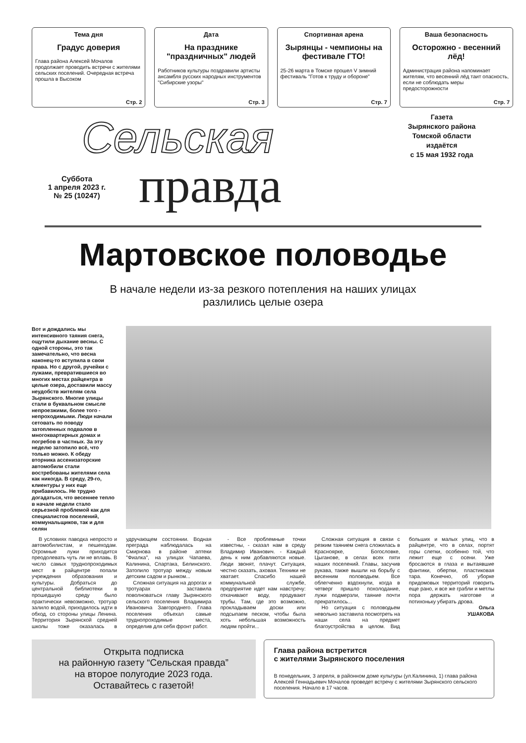Тема дня
Градус доверия
Глава района Алексей Мочалов продолжает проводить встречи с жителями сельских поселений. Очередная встреча прошла в Высоком
Стр. 2
Дата
На празднике "праздничных" людей
Работников культуры поздравили артисты ансамбля русских народных инструментов "Сибирские узоры"
Стр. 3
Спортивная арена
Зырянцы - чемпионы на фестивале ГТО!
25-26 марта в Томске прошел V зимний фестиваль "Готов к труду и обороне"
Стр. 7
Ваша безопасность
Осторожно - весенний лёд!
Администрация района напоминает жителям, что весенний лёд таит опасность, если не соблюдать меры предосторожности
Стр. 7
Сельская
правда
Суббота
1 апреля 2023 г.
№ 25 (10247)
Газета
Зырянского района
Томской области
издаётся
с 15 мая 1932 года
Мартовское половодье
В начале недели из-за резкого потепления на наших улицах
разлились целые озера
Вот и дождались мы интенсивного таяния снега, ощутили дыхание весны. С одной стороны, это так замечательно, что весна наконец-то вступила в свои права. Но с другой, ручейки с лужами, превратившиеся во многих местах райцентра в целые озера, доставили массу неудобств жителям села Зырянского. Многие улицы стали в буквальном смысле непроезжими, более того - непроходимыми. Люди начали сетовать по поводу затопленных подвалов в многоквартирных домах и погребов в частных. За эту неделю затопило всё, что только можно. К обеду вторника ассенизаторские автомобили стали востребованы жителями села как никогда. В среду, 29-го, клиентуры у них еще прибавилось. Не трудно догадаться, что весеннее тепло в начале недели стало серьезной проблемой как для специалистов поселений, коммунальщиков, так и для селян
В условиях паводка непросто и автомобилистам, и пешеходам. Огромные лужи приходится преодолевать чуть ли не вплавь. В число самых труднопроходимых мест в райцентре попали учреждения образования и культуры. Добраться до центральной библиотеки в прошедшую среду было практически невозможно, тротуар залило водой, приходилось идти в обход, со стороны улицы Ленина. Территория Зырянской средней школы тоже оказалась в удручающем состоянии. Водная преграда наблюдалась на Смирнова в районе аптеки "Фиалка", на улицах Чапаева, Калинина, Спартака, Белинского. Затопило тротуар между новым детским садом и рынком...
Сложная ситуация на дорогах и тротуарах заставила поволноваться главу Зырянского сельского поселения Владимира Ивановича Завгороднего. Глава поселения объехал самые труднопроходимые места, определив для себя фронт работ.
- Все проблемные точки известны, - сказал нам в среду Владимир Иванович. - Каждый день к ним добавляются новые. Люди звонят, плачут. Ситуация, честно сказать, аховая. Техники не хватает. Спасибо нашей коммунальной службе, предприятие идет нам навстречу: откачивают воду, продувают трубы. Там, где это возможно, прокладываем доски или подсыпаем песком, чтобы была хоть небольшая возможность людям пройти...
Сложная ситуация в связи с резким таянием снега сложилась в Красноярке, Богословке, Цыганове, в селах всех пяти наших поселений. Главы, засучив рукава, также вышли на борьбу с весенним половодьем. Все облегченно вздохнули, когда в четверг пришло похолодание, лужи подмерзли, таяние почти прекратилось...
Но ситуация с половодьем невольно заставила посмотреть на наши села на предмет благоустройства в целом. Вид больших и малых улиц, что в райцентре, что в селах, портят горы слетки, особенно той, что лежит еще с осени. Уже бросаются в глаза и вытаявшие фантики, обертки, пластиковая тара. Конечно, об уборке придомовых территорий говорить еще рано, и все же грабли и метлы пора держать наготове и потихоньку убирать дрова.
Ольга
УШАКОВА
Открыта подписка
на районную газету “Сельская правда”
на второе полугодие 2023 года.
Оставайтесь с газетой!
Глава района встретится
с жителями Зырянского поселения
В понедельник, 3 апреля, в районном доме культуры (ул.Калинина, 1) глава района Алексей Геннадьевич Мочалов проведет встречу с жителями Зырянского сельского поселения. Начало в 17 часов.